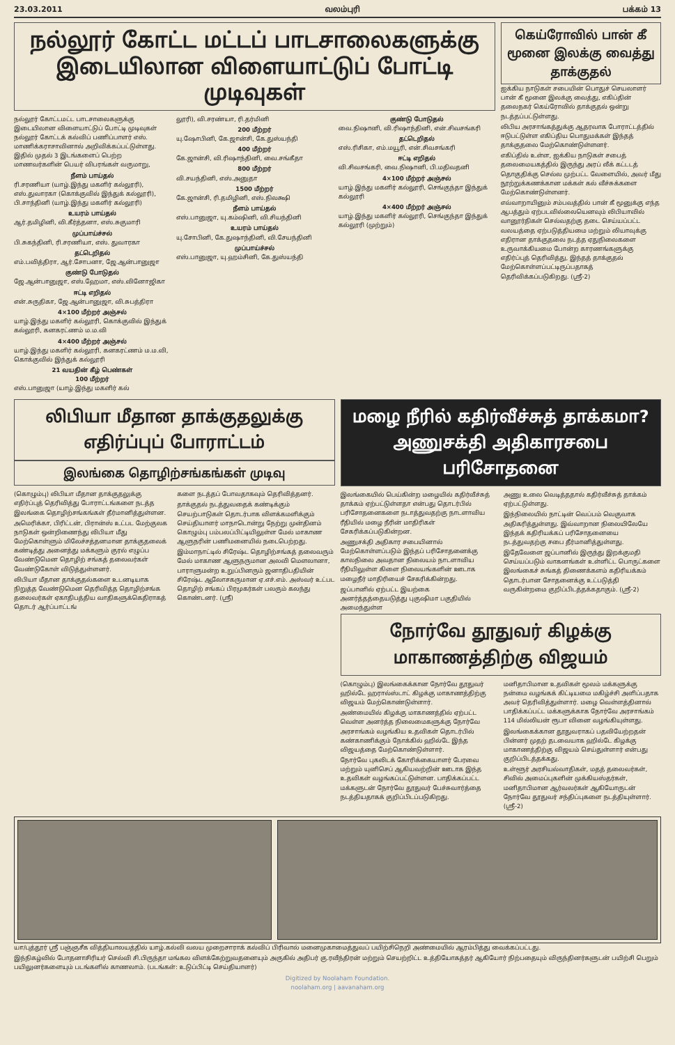23.03.2011 வலம்புரி பக்கம் 13
நல்லூர் கோட்ட மட்டப் பாடசாலைகளுக்கு இடையிலான விளையாட்டுப் போட்டி முடிவுகள்
நல்லூர் கோட்டமட்ட பாடசாலைகளுக்கு இடையிலான விளையாட்டுப் போட்டி முடிவுகள் நல்லூர் கோட்டக் கல்விப் பணிப்பாளர் எஸ். மாணிக்கராசாவினால் அறிவிக்கப்பட்டுள்ளது. இதில் முதல் 3 இடங்களைப் பெற்ற மாணவர்களின் பெயர் விபரங்கள் வருமாறு,
நீளம் பாய்தல்
ரி.சரணியா (யாழ்.இந்து மகளிர் கல்லூரி), எஸ்.துவாரகா (கொக்குவில் இந்துக் கல்லூரி), பி.சாந்தினி (யாழ்.இந்து மகளிர் கல்லூரி)
உயரம் பாய்தல்
ஆர்.தமிழினி, வி.கீர்த்தனா, எஸ்.சுகுமாரி
முப்பாய்ச்சல்
பி.சுகந்தினி, ரி.சரணியா, எஸ். துவாரகா
தட்டெறிதல்
எம்.பவித்திரா, ஆர்.சோபனா, ஜே.ஆன்பானுஜா
குண்டு போடுதல்
ஜே.ஆன்பானுஜா, எஸ்.ஹேமா, எஸ்.வினோஜிகா
ஈட்டி எறிதல்
என்.சுருதிகா, ஜே.ஆன்பானுஜா, வி.சுபத்திரா
4×100 மீற்றர் அஞ்சல்
யாழ்.இந்து மகளிர் கல்லூரி, கொக்குவில் இந்துக் கல்லூரி, கனகரட்ணம் ம.ம.வி
4×400 மீற்றர் அஞ்சல்
யாழ்.இந்து மகளிர் கல்லூரி, கனகரட்ணம் ம.ம.வி, கொக்குவில் இந்துக் கல்லூரி
21 வயதின் கீழ் பெண்கள்
100 மீற்றர்
எஸ்.பானுஜா (யாழ்.இந்து மகளிர் கல்
லூரி), வி.சரண்யா, ரி.தர்மினி
200 மீற்றர்
யு.ஷோபினி, கே.ஜான்சி, கே.துஸ்யந்தி
400 மீற்றர்
கே.ஜான்சி, வி.ரிஷாந்தினி, வை.சங்கீதா
800 மீற்றர்
வி.சயந்தினி, எஸ்.அனுதா
1500 மீற்றர்
கே.ஜான்சி, ரி.தமிழினி, எஸ்.நிலக்ஷி
நீளம் பாய்தல்
எஸ்.பானுஜா, யு.கம்ஷினி, வி.சியந்தினி
உயரம் பாய்தல்
யு.சோபினி, கே.துஷாந்தினி, வி.சேயந்தினி
முப்பாய்ச்சல்
எஸ்.பானுஜா, யு.ஹம்சினி, கே.துஸ்யந்தி
குண்டு போடுதல்
வை.நிஷானி, வி.ரிஷாந்தினி, என்.சிவசங்கரி
தட்டெறிதல்
எஸ்.ரிசிகா, எம்.மயூரி, என்.சிவசங்கரி
ஈட்டி எறிதல்
வி.சிவசங்கரி, வை.நிஷானி, பி.மதிவதனி
4×100 மீற்றர் அஞ்சல்
யாழ்.இந்து மகளிர் கல்லூரி, செங்குந்தா இந்துக் கல்லூரி
4×400 மீற்றர் அஞ்சல்
யாழ்.இந்து மகளிர் கல்லூரி, செங்குந்தா இந்துக் கல்லூரி (முற்றும்)
கெய்ரோவில் பான் கீ மூனை இலக்கு வைத்து தாக்குதல்
ஐக்கிய நாடுகள் சபையின் பொதுச் செயலாளர் பான் கீ மூனை இலக்கு வைத்து, எகிப்தின் தலைநகர் கெய்ரோவில் தாக்குதல் ஒன்று நடத்தப்பட்டுள்ளது.
லிபிய அரசாங்கத்துக்கு ஆதரவாக போராட்டத்தில் ஈடுபட்டுள்ள எகிப்திய பொதுமக்கள் இந்தத் தாக்குதலை மேற்கொண்டுள்ளனர்.
எகிப்தில் உள்ள, ஐக்கிய நாடுகள் சபைத் தலைமையகத்தில் இருந்து அரப் லீக் கட்டடத் தொகுதிக்கு செல்ல முற்பட்ட வேளையில், அவர் மீது நூற்றுக்கணக்கான மக்கள் கல் வீச்சுக்களை மேற்கொண்டுள்ளனர்.
எவ்வாறாயினும் சம்பவத்தில் பான் கீ மூனுக்கு எந்த ஆபத்தும் ஏற்படவில்லையெனவும் லிபியாவில் வானூர்திகள் செல்வதற்கு தடை செய்யப்பட்ட வலயத்தை ஏற்படுத்தியமை மற்றும் லியாவுக்கு எதிரான தாக்குதலை நடத்த ஏதுநிலைகளை உருவாக்கியமை போன்ற காரணங்களுக்கு எதிர்ப்புத் தெரிவித்து, இந்தத் தாக்குதல் மேற்கொள்ளப்பட்டிருப்பதாகத் தெரிவிக்கப்படுகிறது. (ஸ்ரீ-2)
லிபியா மீதான தாக்குதலுக்கு எதிர்ப்புப் போராட்டம்
இலங்கை தொழிற்சங்கங்கள் முடிவு
(கொழும்பு) லிபியா மீதான தாக்குதலுக்கு எதிர்ப்புத் தெரிவித்து போராட்டங்களை நடத்த இலங்கை தொழிற்சங்கங்கள் தீர்மானித்துள்ளன.
அமெரிக்கா, பிரிட்டன், பிரான்ஸ் உட்பட மேற்குலக நாடுகள் ஒன்றிணைந்து லிபியா மீது மேற்கொள்ளும் மிலேச்சத்தனமான தாக்குதலைக் கண்டித்து அனைத்து மக்களும் குரல் எழுப்ப வேண்டுமென தொழிற் சங்கத் தலைவர்கள் வேண்டுகோள் விடுத்துள்ளனர்.
லிபியா மீதான தாக்குதல்களை உடனடியாக நிறுத்த வேண்டுமென தெரிவித்த தொழிற்சங்க தலைவர்கள் ஏகாதிபத்திய வாதிகளுக்கெதிராகத் தொடர் ஆர்ப்பாட்டங்
களை நடத்தப் போவதாகவும் தெரிவித்தனர்.
தாக்குதல் நடத்துவதைக் கண்டிக்கும் செயற்பாடுகள் தொடர்பாக விளக்கமளிக்கும் செய்தியாளர் மாநாடொன்று நேற்று முன்தினம் கொழும்பு பம்பலப்பிட்டியிலுள்ள மேல் மாகாண ஆளுநரின் பணிமனையில் நடைபெற்றது.
இம்மாநாட்டில் சிரேஷ்ட தொழிற்சங்கத் தலைவரும் மேல் மாகாண ஆளுநருமான அலவி மௌலானா, பாராளுமன்ற உறுப்பினரும் ஜனாதிபதியின் சிரேஷ்ட ஆலோசகருமான ஏ.எச்.எம். அஸ்வர் உட்பட தொழிற் சங்கப் பிரமுகர்கள் பலரும் கலந்து கொண்டனர். (ஸ்ரீ)
மழை நீரில் கதிர்வீச்சுத் தாக்கமா? அணுசக்தி அதிகாரசபை பரிசோதனை
இலங்கையில் பெய்கின்ற மழையில் கதிர்வீச்சுத் தாக்கம் ஏற்பட்டுள்ளதா என்பது தொடர்பில் பரிசோதனைகளை நடாத்துவதற்கு நாடளாவிய ரீதியில் மழை நீரின் மாதிரிகள் சேகரிக்கப்படுகின்றன.
அணுசக்தி அதிகார சபையினால் மேற்கொள்ளப்படும் இந்தப் பரிசோதனைக்கு காலநிலை அவதான நிலையம் நாடளாவிய ரீதியிலுள்ள கிளை நிலையங்களின் ஊடாக மழைநீர் மாதிரியைச் சேகரிக்கின்றது.
ஜப்பானில் ஏற்பட்ட இயற்கை அனர்த்தத்தையடுத்து புகுஷிமா பகுதியில் அமைந்துள்ள
அணு உலை வெடித்ததால் கதிர்வீச்சுத் தாக்கம் ஏற்பட்டுள்ளது.
இந்நிலையில் நாட்டின் வெப்பம் வெகுவாக அதிகரித்துள்ளது. இவ்வாறான நிலையிலேயே இந்தக் கதிரியக்கப் பரிசோதனையை நடத்துவதற்கு சபை தீர்மானித்துள்ளது.
இதேவேளை ஜப்பானில் இருந்து இறக்குமதி செய்யப்படும் வாகனங்கள் உள்ளிட்ட பொருட்களை இலங்கைச் சுங்கத் திணைக்களம் கதிரியக்கம் தொடர்பான சோதனைக்கு உட்படுத்தி வருகின்றமை குறிப்பிடத்தக்கதாகும். (ஸ்ரீ-2)
நோர்வே தூதுவர் கிழக்கு மாகாணத்திற்கு விஜயம்
(கொழும்பு) இலங்கைக்கான நோர்வே தூதுவர் ஹில்டே ஹரால்ஸ்டாட் கிழக்கு மாகாணத்திற்கு விஜயம் மேற்கொண்டுள்ளார்.
அண்மையில் கிழக்கு மாகாணத்தில் ஏற்பட்ட வெள்ள அனர்த்த நிலைமைகளுக்கு நோர்வே அரசாங்கம் வழங்கிய உதவிகள் தொடர்பில் கண்காணிக்கும் நோக்கில் ஹில்டே இந்த விஜயத்தை மேற்கொண்டுள்ளார்.
நோர்வே புகலிடக் கோரிக்கையாளர் பேரவை மற்றும் யுனிசெப் ஆகியவற்றின் ஊடாக இந்த உதவிகள் வழங்கப்பட்டுள்ளன. பாதிக்கப்பட்ட மக்களுடன் நோர்வே தூதுவர் பேச்சுவார்த்தை நடத்தியதாகக் குறிப்பிடப்படுகிறது.
மனிதாபிமான உதவிகள் மூலம் மக்களுக்கு நன்மை வழங்கக் கிட்டியமை மகிழ்ச்சி அளிப்பதாக அவர் தெரிவித்துள்ளார். மழை வெள்ளத்தினால் பாதிக்கப்பட்ட மக்களுக்காக நோர்வே அரசாங்கம் 114 மில்லியன் ரூபா வினை வழங்கியுள்ளது.
இலங்கைக்கான தூதுவராகப் பதவியேற்றதன் பின்னர் முதற் தடவையாக ஹில்டே கிழக்கு மாகாணத்திற்கு விஜயம் செய்துள்ளார் என்பது குறிப்பிடத்தக்கது.
உள்ளூர் அரசியல்வாதிகள், மதத் தலைவர்கள், சிவில் அமைப்புகளின் முக்கியஸ்தர்கள், மனிதாபிமான ஆர்வலர்கள் ஆகியோருடன் நோர்வே தூதுவர் சந்திப்புகளை நடத்தியுள்ளார். (ஸ்ரீ-2)
யா/புத்தூர் ஸ்ரீ பஞ்ஞசீக வித்தியாலயத்தில் யாழ்.கல்வி வலய முறைசாராக் கல்விப் பிரிவால் மனைமுகாமைத்துவப் பயிற்சிநெறி அண்மையில் ஆரம்பித்து வைக்கப்பட்டது.
இந்நிகழ்வில் போதனாசிரியர் செல்வி சி.பிருந்தா மங்கல விளக்கேற்றுவதனையும் அருகில் அதிபர் கு.ரவீந்திரன் மற்றும் செயற்றிட்ட உத்தியோகத்தர் ஆகியோர் நிற்பதையும் விருந்தினர்களுடன் பயிற்சி பெறும் பயிலுனர்களையும் படங்களில் காணலாம். (படங்கள்: உடுப்பிட்டி செய்தியாளர்)
Digitized by Noolaham Foundation.
noolaham.org | aavanaham.org